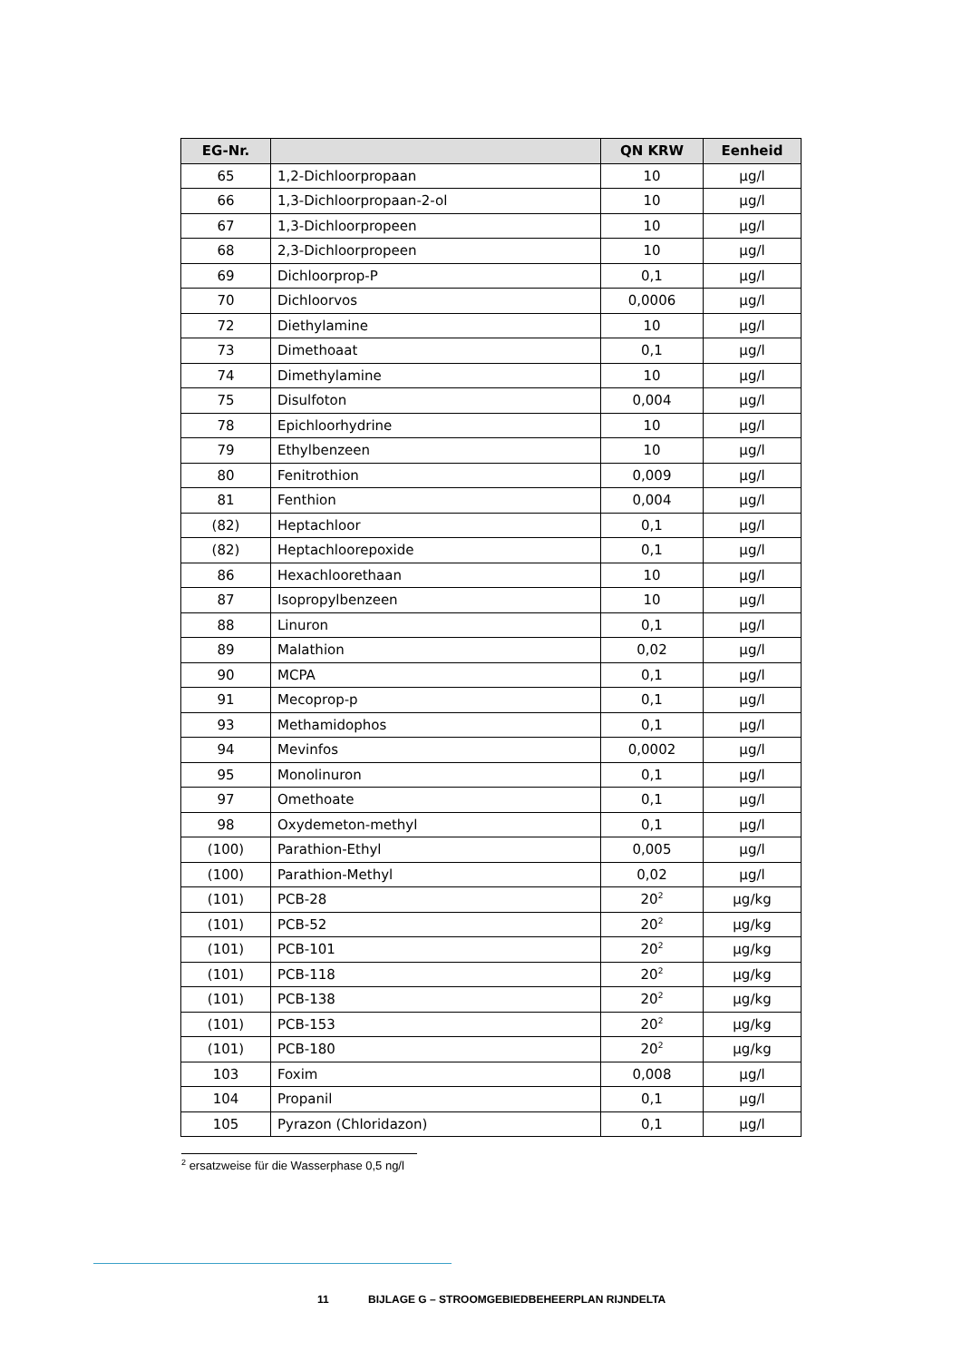| EG-Nr. | | QN KRW | Eenheid |
| --- | --- | --- | --- |
| 65 | 1,2-Dichloorpropaan | 10 | µg/l |
| 66 | 1,3-Dichloorpropaan-2-ol | 10 | µg/l |
| 67 | 1,3-Dichloorpropeen | 10 | µg/l |
| 68 | 2,3-Dichloorpropeen | 10 | µg/l |
| 69 | Dichloorprop-P | 0,1 | µg/l |
| 70 | Dichloorvos | 0,0006 | µg/l |
| 72 | Diethylamine | 10 | µg/l |
| 73 | Dimethoaat | 0,1 | µg/l |
| 74 | Dimethylamine | 10 | µg/l |
| 75 | Disulfoton | 0,004 | µg/l |
| 78 | Epichloorhydrine | 10 | µg/l |
| 79 | Ethylbenzeen | 10 | µg/l |
| 80 | Fenitrothion | 0,009 | µg/l |
| 81 | Fenthion | 0,004 | µg/l |
| (82) | Heptachloor | 0,1 | µg/l |
| (82) | Heptachloorepoxide | 0,1 | µg/l |
| 86 | Hexachloorethaan | 10 | µg/l |
| 87 | Isopropylbenzeen | 10 | µg/l |
| 88 | Linuron | 0,1 | µg/l |
| 89 | Malathion | 0,02 | µg/l |
| 90 | MCPA | 0,1 | µg/l |
| 91 | Mecoprop-p | 0,1 | µg/l |
| 93 | Methamidophos | 0,1 | µg/l |
| 94 | Mevinfos | 0,0002 | µg/l |
| 95 | Monolinuron | 0,1 | µg/l |
| 97 | Omethoate | 0,1 | µg/l |
| 98 | Oxydemeton-methyl | 0,1 | µg/l |
| (100) | Parathion-Ethyl | 0,005 | µg/l |
| (100) | Parathion-Methyl | 0,02 | µg/l |
| (101) | PCB-28 | 20<sup>2</sup> | µg/kg |
| (101) | PCB-52 | 20<sup>2</sup> | µg/kg |
| (101) | PCB-101 | 20<sup>2</sup> | µg/kg |
| (101) | PCB-118 | 20<sup>2</sup> | µg/kg |
| (101) | PCB-138 | 20<sup>2</sup> | µg/kg |
| (101) | PCB-153 | 20<sup>2</sup> | µg/kg |
| (101) | PCB-180 | 20<sup>2</sup> | µg/kg |
| 103 | Foxim | 0,008 | µg/l |
| 104 | Propanil | 0,1 | µg/l |
| 105 | Pyrazon (Chloridazon) | 0,1 | µg/l |
<sup>2</sup> ersatzweise für die Wasserphase 0,5 ng/l
11 BIJLAGE G – STROOMGEBIEDBEHEERPLAN RIJNDELTA